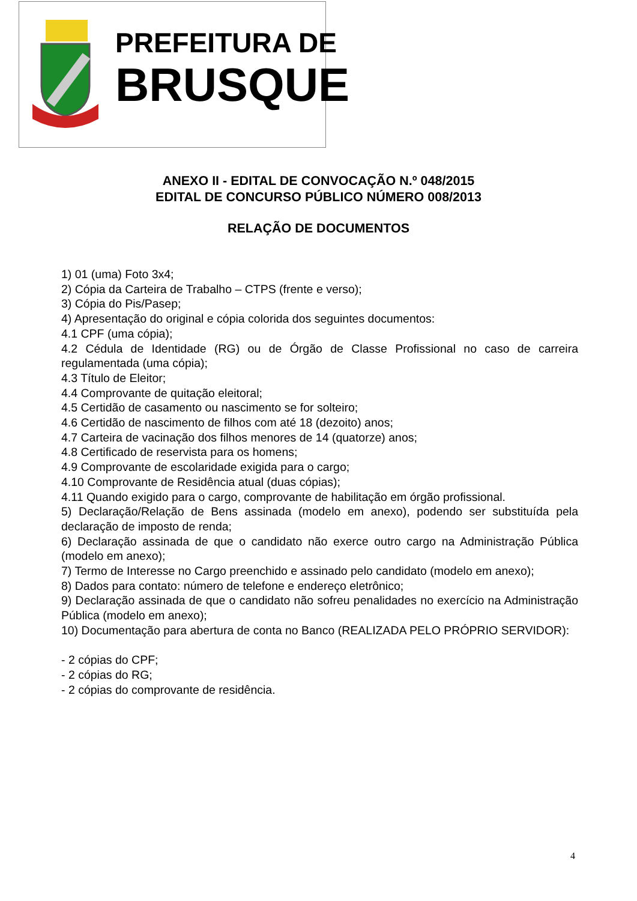PREFEITURA DE
BRUSQUE
ANEXO II - EDITAL DE CONVOCAÇÃO N.º 048/2015
EDITAL DE CONCURSO PÚBLICO NÚMERO 008/2013
RELAÇÃO DE DOCUMENTOS
1) 01 (uma) Foto 3x4;
2) Cópia da Carteira de Trabalho – CTPS (frente e verso);
3) Cópia do Pis/Pasep;
4) Apresentação do original e cópia colorida dos seguintes documentos:
4.1 CPF (uma cópia);
4.2 Cédula de Identidade (RG) ou de Órgão de Classe Profissional no caso de carreira regulamentada (uma cópia);
4.3 Título de Eleitor;
4.4 Comprovante de quitação eleitoral;
4.5 Certidão de casamento ou nascimento se for solteiro;
4.6 Certidão de nascimento de filhos com até 18 (dezoito) anos;
4.7 Carteira de vacinação dos filhos menores de 14 (quatorze) anos;
4.8 Certificado de reservista para os homens;
4.9 Comprovante de escolaridade exigida para o cargo;
4.10 Comprovante de Residência atual (duas cópias);
4.11 Quando exigido para o cargo, comprovante de habilitação em órgão profissional.
5) Declaração/Relação de Bens assinada (modelo em anexo), podendo ser substituída pela declaração de imposto de renda;
6) Declaração assinada de que o candidato não exerce outro cargo na Administração Pública (modelo em anexo);
7) Termo de Interesse no Cargo preenchido e assinado pelo candidato (modelo em anexo);
8) Dados para contato: número de telefone e endereço eletrônico;
9) Declaração assinada de que o candidato não sofreu penalidades no exercício na Administração Pública (modelo em anexo);
10) Documentação para abertura de conta no Banco (REALIZADA PELO PRÓPRIO SERVIDOR):
- 2 cópias do CPF;
- 2 cópias do RG;
- 2 cópias do comprovante de residência.
4